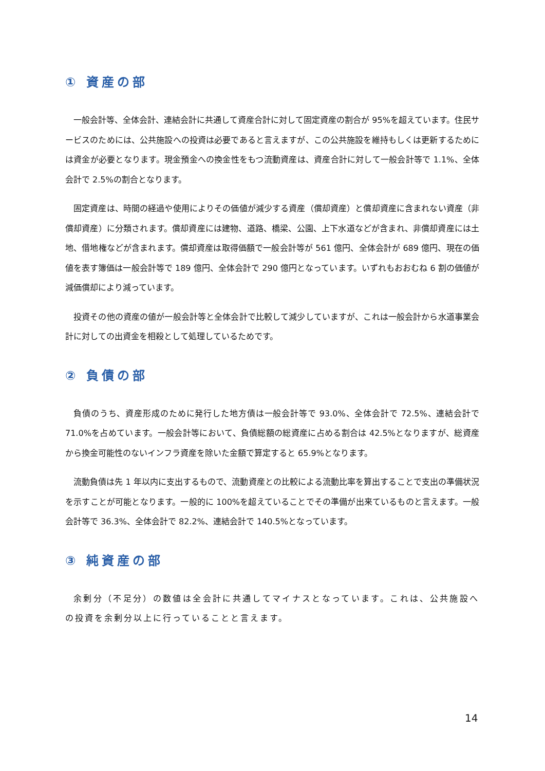① 資産の部
一般会計等、全体会計、連結会計に共通して資産合計に対して固定資産の割合が 95%を超えています。住民サービスのためには、公共施設への投資は必要であると言えますが、この公共施設を維持もしくは更新するためには資金が必要となります。現金預金への換金性をもつ流動資産は、資産合計に対して一般会計等で 1.1%、全体会計で 2.5%の割合となります。
固定資産は、時間の経過や使用によりその価値が減少する資産（償却資産）と償却資産に含まれない資産（非償却資産）に分類されます。償却資産には建物、道路、橋梁、公園、上下水道などが含まれ、非償却資産には土地、借地権などが含まれます。償却資産は取得価額で一般会計等が 561 億円、全体会計が 689 億円、現在の価値を表す簿価は一般会計等で 189 億円、全体会計で 290 億円となっています。いずれもおおむね 6 割の価値が減価償却により減っています。
投資その他の資産の値が一般会計等と全体会計で比較して減少していますが、これは一般会計から水道事業会計に対しての出資金を相殺として処理しているためです。
② 負債の部
負債のうち、資産形成のために発行した地方債は一般会計等で 93.0%、全体会計で 72.5%、連結会計で 71.0%を占めています。一般会計等において、負債総額の総資産に占める割合は 42.5%となりますが、総資産から換金可能性のないインフラ資産を除いた金額で算定すると 65.9%となります。
流動負債は先 1 年以内に支出するもので、流動資産との比較による流動比率を算出することで支出の準備状況を示すことが可能となります。一般的に 100%を超えていることでその準備が出来ているものと言えます。一般会計等で 36.3%、全体会計で 82.2%、連結会計で 140.5%となっています。
③ 純資産の部
余剰分（不足分）の数値は全会計に共通してマイナスとなっています。これは、公共施設への投資を余剰分以上に行っていることと言えます。
14